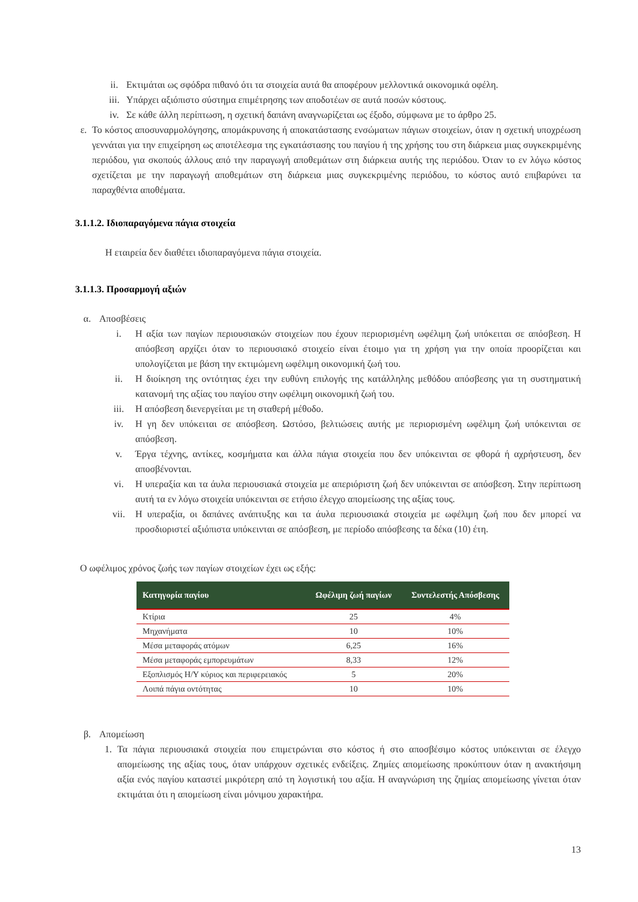ii. Εκτιμάται ως σφόδρα πιθανό ότι τα στοιχεία αυτά θα αποφέρουν μελλοντικά οικονομικά οφέλη.
iii. Υπάρχει αξιόπιστο σύστημα επιμέτρησης των αποδοτέων σε αυτά ποσών κόστους.
iv. Σε κάθε άλλη περίπτωση, η σχετική δαπάνη αναγνωρίζεται ως έξοδο, σύμφωνα με το άρθρο 25.
ε. Το κόστος αποσυναρμολόγησης, απομάκρυνσης ή αποκατάστασης ενσώματων πάγιων στοιχείων, όταν η σχετική υποχρέωση γεννάται για την επιχείρηση ως αποτέλεσμα της εγκατάστασης του παγίου ή της χρήσης του στη διάρκεια μιας συγκεκριμένης περιόδου, για σκοπούς άλλους από την παραγωγή αποθεμάτων στη διάρκεια αυτής της περιόδου. Όταν το εν λόγω κόστος σχετίζεται με την παραγωγή αποθεμάτων στη διάρκεια μιας συγκεκριμένης περιόδου, το κόστος αυτό επιβαρύνει τα παραχθέντα αποθέματα.
3.1.1.2. Ιδιοπαραγόμενα πάγια στοιχεία
Η εταιρεία δεν διαθέτει ιδιοπαραγόμενα πάγια στοιχεία.
3.1.1.3. Προσαρμογή αξιών
α. Αποσβέσεις
i. Η αξία των παγίων περιουσιακών στοιχείων που έχουν περιορισμένη ωφέλιμη ζωή υπόκειται σε απόσβεση. Η απόσβεση αρχίζει όταν το περιουσιακό στοιχείο είναι έτοιμο για τη χρήση για την οποία προορίζεται και υπολογίζεται με βάση την εκτιμώμενη ωφέλιμη οικονομική ζωή του.
ii. Η διοίκηση της οντότητας έχει την ευθύνη επιλογής της κατάλληλης μεθόδου απόσβεσης για τη συστηματική κατανομή της αξίας του παγίου στην ωφέλιμη οικονομική ζωή του.
iii. Η απόσβεση διενεργείται με τη σταθερή μέθοδο.
iv. Η γη δεν υπόκειται σε απόσβεση. Ωστόσο, βελτιώσεις αυτής με περιορισμένη ωφέλιμη ζωή υπόκεινται σε απόσβεση.
v. Έργα τέχνης, αντίκες, κοσμήματα και άλλα πάγια στοιχεία που δεν υπόκεινται σε φθορά ή αχρήστευση, δεν αποσβένονται.
vi. Η υπεραξία και τα άυλα περιουσιακά στοιχεία με απεριόριστη ζωή δεν υπόκεινται σε απόσβεση. Στην περίπτωση αυτή τα εν λόγω στοιχεία υπόκεινται σε ετήσιο έλεγχο απομείωσης της αξίας τους.
vii. Η υπεραξία, οι δαπάνες ανάπτυξης και τα άυλα περιουσιακά στοιχεία με ωφέλιμη ζωή που δεν μπορεί να προσδιοριστεί αξιόπιστα υπόκεινται σε απόσβεση, με περίοδο απόσβεσης τα δέκα (10) έτη.
Ο ωφέλιμος χρόνος ζωής των παγίων στοιχείων έχει ως εξής:
| Κατηγορία παγίου | Ωφέλιμη ζωή παγίων | Συντελεστής Απόσβεσης |
| --- | --- | --- |
| Κτίρια | 25 | 4% |
| Μηχανήματα | 10 | 10% |
| Μέσα μεταφοράς ατόμων | 6,25 | 16% |
| Μέσα μεταφοράς εμπορευμάτων | 8,33 | 12% |
| Εξοπλισμός Η/Υ κύριος και περιφερειακός | 5 | 20% |
| Λοιπά πάγια οντότητας | 10 | 10% |
β. Απομείωση
1. Τα πάγια περιουσιακά στοιχεία που επιμετρώνται στο κόστος ή στο αποσβέσιμο κόστος υπόκεινται σε έλεγχο απομείωσης της αξίας τους, όταν υπάρχουν σχετικές ενδείξεις. Ζημίες απομείωσης προκύπτουν όταν η ανακτήσιμη αξία ενός παγίου καταστεί μικρότερη από τη λογιστική του αξία. Η αναγνώριση της ζημίας απομείωσης γίνεται όταν εκτιμάται ότι η απομείωση είναι μόνιμου χαρακτήρα.
13